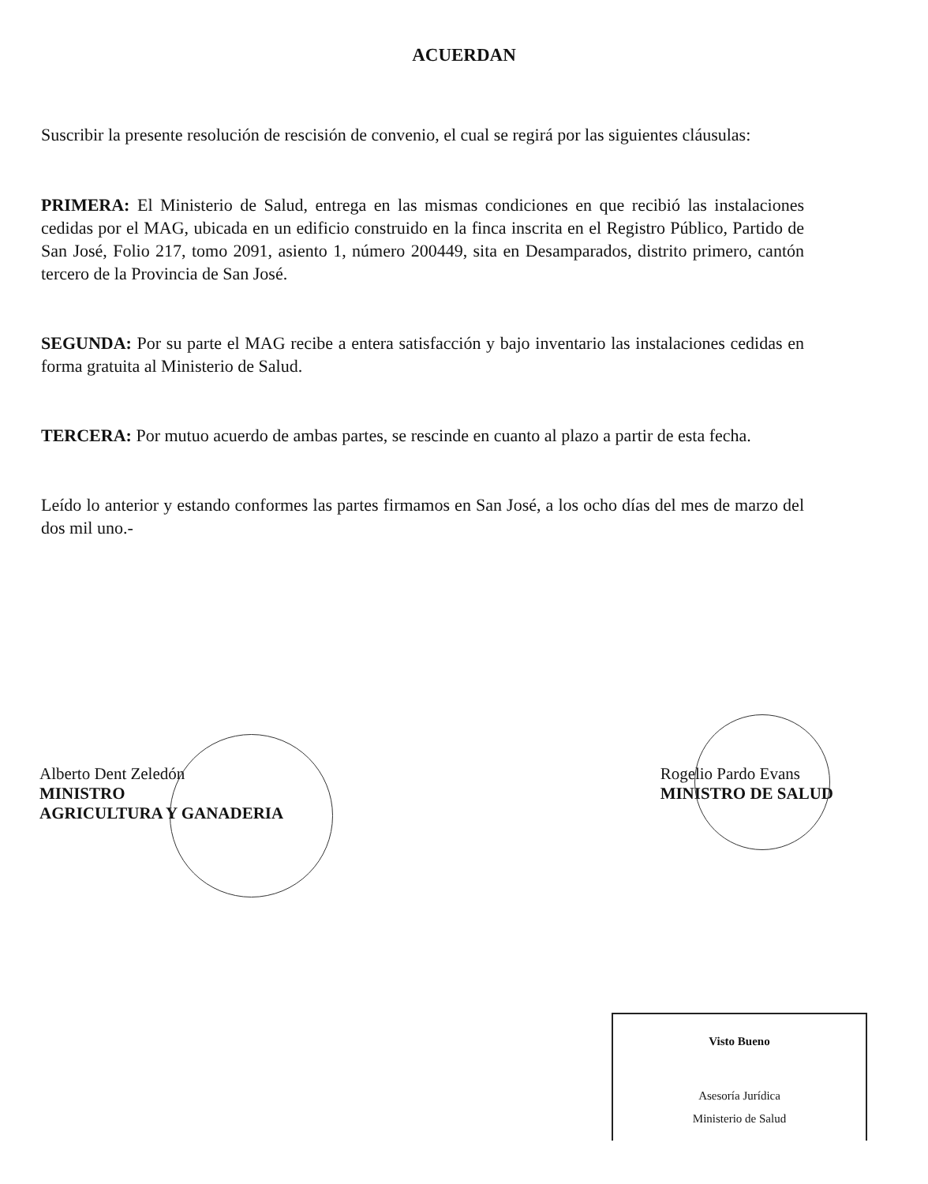ACUERDAN
Suscribir la presente resolución de rescisión de convenio, el cual se regirá por las siguientes cláusulas:
PRIMERA: El Ministerio de Salud, entrega en las mismas condiciones en que recibió las instalaciones cedidas por el MAG, ubicada en un edificio construido en la finca inscrita en el Registro Público, Partido de San José, Folio 217, tomo 2091, asiento 1, número 200449, sita en Desamparados, distrito primero, cantón tercero de la Provincia de San José.
SEGUNDA: Por su parte el MAG recibe a entera satisfacción y bajo inventario las instalaciones cedidas en forma gratuita al Ministerio de Salud.
TERCERA: Por mutuo acuerdo de ambas partes, se rescinde en cuanto al plazo a partir de esta fecha.
Leído lo anterior y estando conformes las partes firmamos en San José, a los ocho días del mes de marzo del dos mil uno.-
Alberto Dent Zeledón
MINISTRO
AGRICULTURA Y GANADERIA
Rogelio Pardo Evans
MINISTRO DE SALUD
Visto Bueno
Asesoría Jurídica
Ministerio de Salud